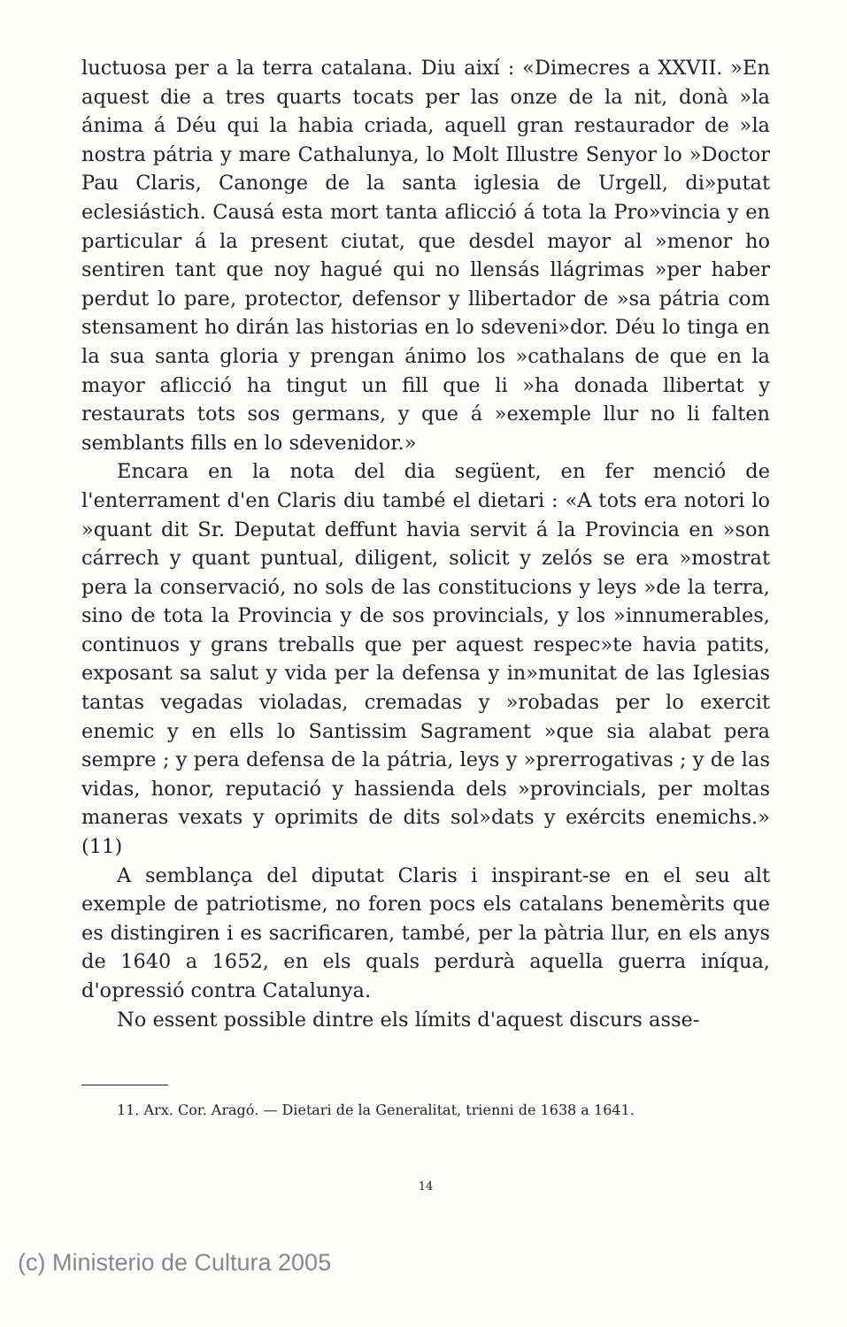luctuosa per a la terra catalana. Diu així : «Dimecres a XXVII. »En aquest die a tres quarts tocats per las onze de la nit, donà »la ánima á Déu qui la habia criada, aquell gran restaurador de »la nostra pátria y mare Cathalunya, lo Molt Illustre Senyor lo »Doctor Pau Claris, Canonge de la santa iglesia de Urgell, di»putat eclesiástich. Causá esta mort tanta aflicció á tota la Pro»vincia y en particular á la present ciutat, que desdel mayor al »menor ho sentiren tant que noy hagué qui no llensás llágrimas »per haber perdut lo pare, protector, defensor y llibertador de »sa pátria com stensament ho dirán las historias en lo sdeveni»dor. Déu lo tinga en la sua santa gloria y prengan ánimo los »cathalans de que en la mayor aflicció ha tingut un fill que li »ha donada llibertat y restaurats tots sos germans, y que á »exemple llur no li falten semblants fills en lo sdevenidor.»
Encara en la nota del dia següent, en fer menció de l'enterrament d'en Claris diu també el dietari : «A tots era notori lo »quant dit Sr. Deputat deffunt havia servit á la Provincia en »son cárrech y quant puntual, diligent, solicit y zelós se era »mostrat pera la conservació, no sols de las constitucions y leys »de la terra, sino de tota la Provincia y de sos provincials, y los »innumerables, continuos y grans treballs que per aquest respec»te havia patits, exposant sa salut y vida per la defensa y in»munitat de las Iglesias tantas vegadas violadas, cremadas y »robadas per lo exercit enemic y en ells lo Santissim Sagrament »que sia alabat pera sempre ; y pera defensa de la pátria, leys y »prerrogativas ; y de las vidas, honor, reputació y hassienda dels »provincials, per moltas maneras vexats y oprimits de dits sol»dats y exércits enemichs.» (11)
A semblança del diputat Claris i inspirant-se en el seu alt exemple de patriotisme, no foren pocs els catalans benemèrits que es distingiren i es sacrificaren, també, per la pàtria llur, en els anys de 1640 a 1652, en els quals perdurà aquella guerra iníqua, d'opressió contra Catalunya.
No essent possible dintre els límits d'aquest discurs asse-
11. Arx. Cor. Aragó. — Dietari de la Generalitat, trienni de 1638 a 1641.
14
(c) Ministerio de Cultura 2005